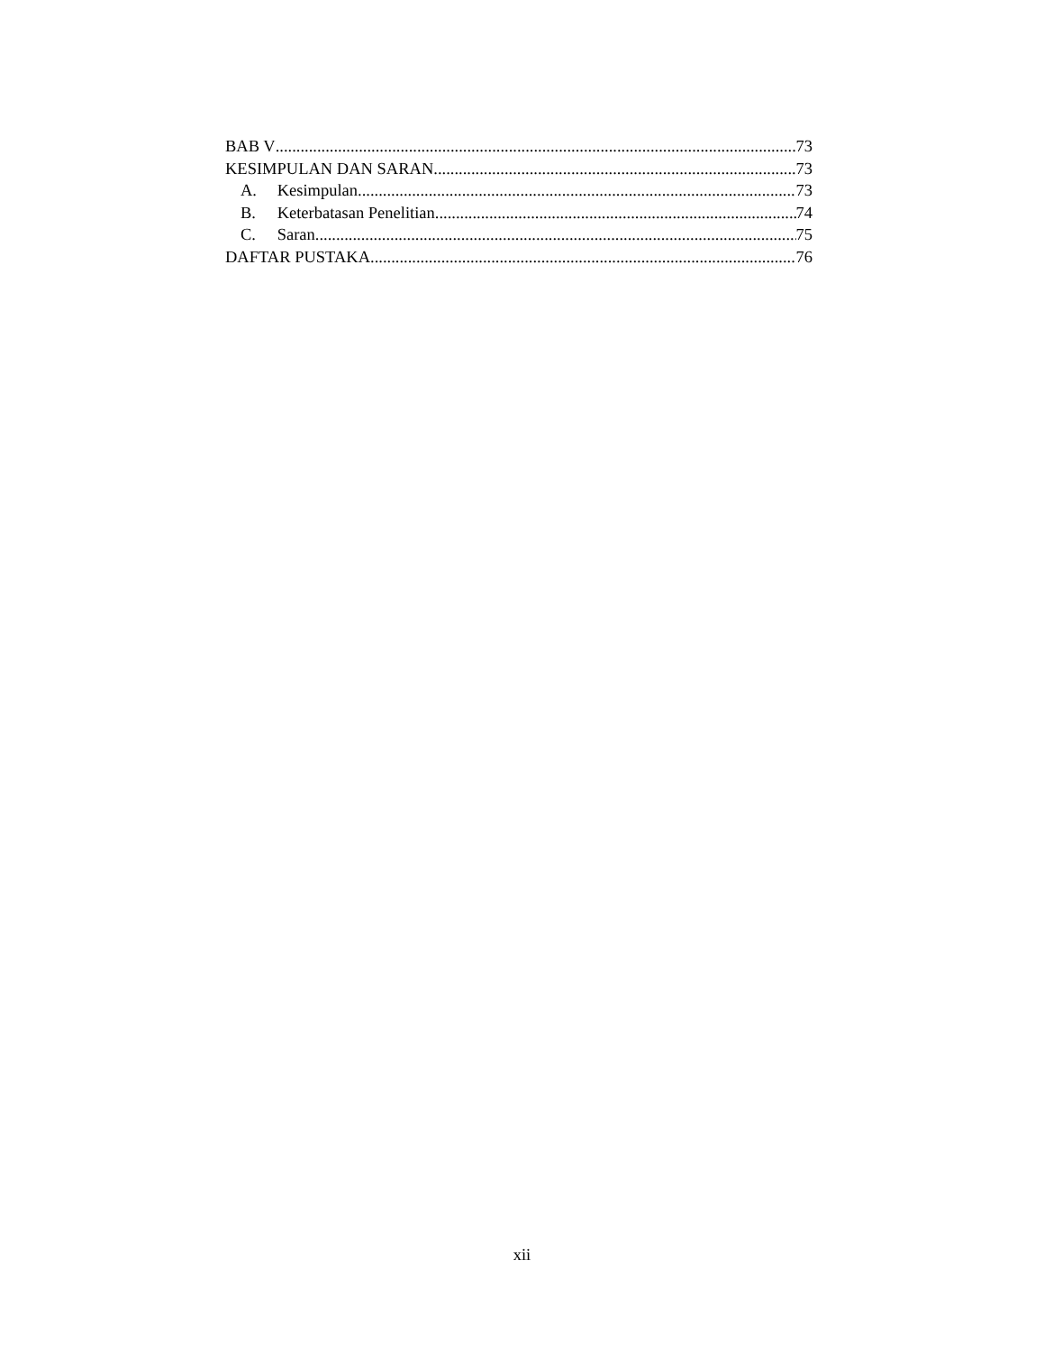BAB V 73
KESIMPULAN DAN SARAN 73
A. Kesimpulan 73
B. Keterbatasan Penelitian 74
C. Saran 75
DAFTAR PUSTAKA 76
xii